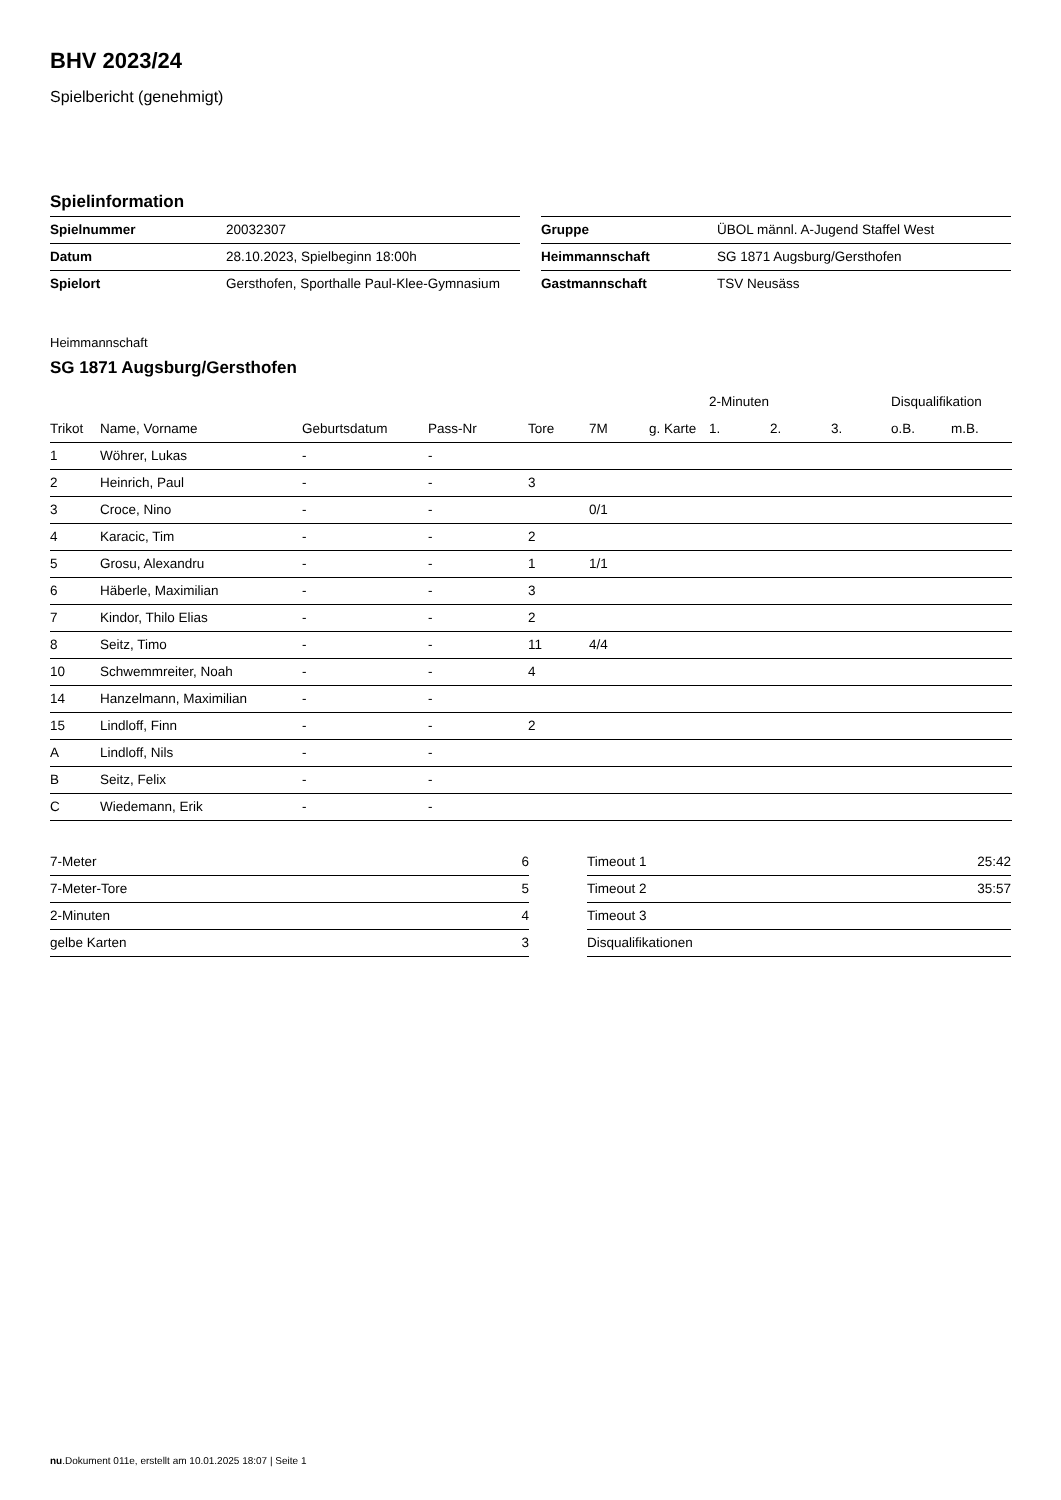BHV 2023/24
Spielbericht (genehmigt)
Spielinformation
| Spielnummer | 20032307 |
| Datum | 28.10.2023, Spielbeginn 18:00h |
| Spielort | Gersthofen, Sporthalle Paul-Klee-Gymnasium |
| Gruppe | ÜBOL männl. A-Jugend Staffel West |
| Heimmannschaft | SG 1871 Augsburg/Gersthofen |
| Gastmannschaft | TSV Neusäss |
Heimmannschaft
SG 1871 Augsburg/Gersthofen
| | | | | | | | 2-Minuten | | | Disqualifikation | |
| --- | --- | --- | --- | --- | --- | --- | --- | --- | --- | --- | --- |
| Trikot | Name, Vorname | Geburtsdatum | Pass-Nr | Tore | 7M | g. Karte | 1. | 2. | 3. | o.B. | m.B. |
| 1 | Wöhrer, Lukas | - | - | | | | | | | | |
| 2 | Heinrich, Paul | - | - | 3 | | | | | | | |
| 3 | Croce, Nino | - | - | | 0/1 | | | | | | |
| 4 | Karacic, Tim | - | - | 2 | | | | | | | |
| 5 | Grosu, Alexandru | - | - | 1 | 1/1 | | | | | | |
| 6 | Häberle, Maximilian | - | - | 3 | | | | | | | |
| 7 | Kindor, Thilo Elias | - | - | 2 | | | | | | | |
| 8 | Seitz, Timo | - | - | 11 | 4/4 | | | | | | |
| 10 | Schwemmreiter, Noah | - | - | 4 | | | | | | | |
| 14 | Hanzelmann, Maximilian | - | - | | | | | | | | |
| 15 | Lindloff, Finn | - | - | 2 | | | | | | | |
| A | Lindloff, Nils | - | - | | | | | | | | |
| B | Seitz, Felix | - | - | | | | | | | | |
| C | Wiedemann, Erik | - | - | | | | | | | | |
| 7-Meter | 6 |
| 7-Meter-Tore | 5 |
| 2-Minuten | 4 |
| gelbe Karten | 3 |
| Timeout 1 | 25:42 |
| Timeout 2 | 35:57 |
| Timeout 3 | |
| Disqualifikationen | |
nu.Dokument 011e, erstellt am 10.01.2025 18:07 | Seite 1